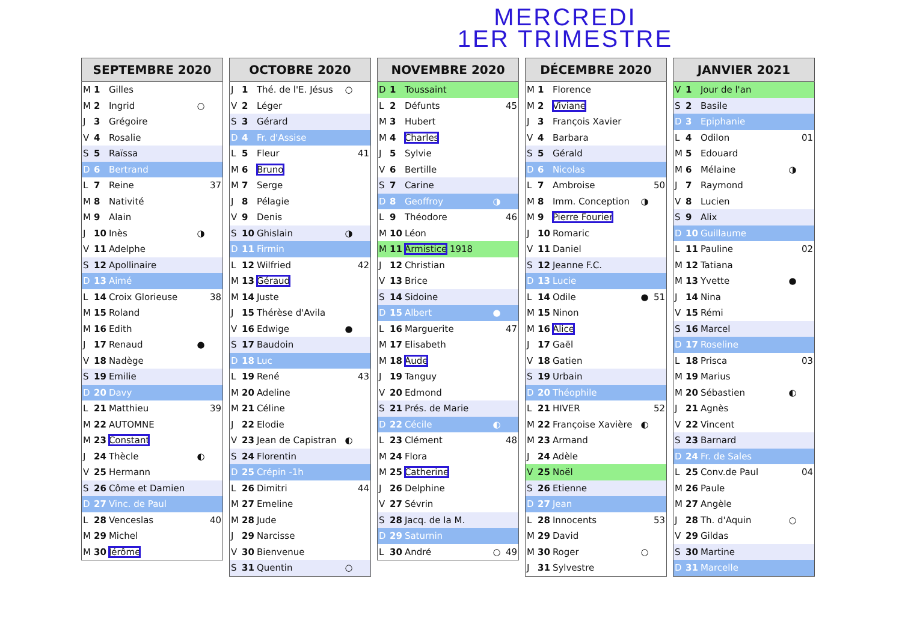MERCREDI
1ER TRIMESTRE
| SEPTEMBRE 2020 | | | | |
| --- | --- | --- | --- | --- |
| M | 1 | Gilles | | |
| M | 2 | Ingrid | ○ | |
| J | 3 | Grégoire | | |
| V | 4 | Rosalie | | |
| S | 5 | Raïssa | | |
| D | 6 | Bertrand | | |
| L | 7 | Reine | | 37 |
| M | 8 | Nativité | | |
| M | 9 | Alain | | |
| J | 10 | Inès | ◑ | |
| V | 11 | Adelphe | | |
| S | 12 | Apollinaire | | |
| D | 13 | Aimé | | |
| L | 14 | Croix Glorieuse | | 38 |
| M | 15 | Roland | | |
| M | 16 | Edith | | |
| J | 17 | Renaud | ● | |
| V | 18 | Nadège | | |
| S | 19 | Emilie | | |
| D | 20 | Davy | | |
| L | 21 | Matthieu | | 39 |
| M | 22 | AUTOMNE | | |
| M | 23 | Constant | | |
| J | 24 | Thècle | ◐ | |
| V | 25 | Hermann | | |
| S | 26 | Côme et Damien | | |
| D | 27 | Vinc. de Paul | | |
| L | 28 | Venceslas | | 40 |
| M | 29 | Michel | | |
| M | 30 | Jérôme | | |
| OCTOBRE 2020 | | | | |
| --- | --- | --- | --- | --- |
| J | 1 | Thé. de l'E. Jésus | ○ | |
| V | 2 | Léger | | |
| S | 3 | Gérard | | |
| D | 4 | Fr. d'Assise | | |
| L | 5 | Fleur | | 41 |
| M | 6 | Bruno | | |
| M | 7 | Serge | | |
| J | 8 | Pélagie | | |
| V | 9 | Denis | | |
| S | 10 | Ghislain | ◑ | |
| D | 11 | Firmin | | |
| L | 12 | Wilfried | | 42 |
| M | 13 | Géraud | | |
| M | 14 | Juste | | |
| J | 15 | Thérèse d'Avila | | |
| V | 16 | Edwige | ● | |
| S | 17 | Baudoin | | |
| D | 18 | Luc | | |
| L | 19 | René | | 43 |
| M | 20 | Adeline | | |
| M | 21 | Céline | | |
| J | 22 | Elodie | | |
| V | 23 | Jean de Capistran | ◐ | |
| S | 24 | Florentin | | |
| D | 25 | Crépin -1h | | |
| L | 26 | Dimitri | | 44 |
| M | 27 | Emeline | | |
| M | 28 | Jude | | |
| J | 29 | Narcisse | | |
| V | 30 | Bienvenue | | |
| S | 31 | Quentin | ○ | |
| NOVEMBRE 2020 | | | | |
| --- | --- | --- | --- | --- |
| D | 1 | Toussaint | | |
| L | 2 | Défunts | | 45 |
| M | 3 | Hubert | | |
| M | 4 | Charles | | |
| J | 5 | Sylvie | | |
| V | 6 | Bertille | | |
| S | 7 | Carine | | |
| D | 8 | Geoffroy | ◑ | |
| L | 9 | Théodore | | 46 |
| M | 10 | Léon | | |
| M | 11 | Armistice 1918 | | |
| J | 12 | Christian | | |
| V | 13 | Brice | | |
| S | 14 | Sidoine | | |
| D | 15 | Albert | ● | |
| L | 16 | Marguerite | | 47 |
| M | 17 | Elisabeth | | |
| M | 18 | Aude | | |
| J | 19 | Tanguy | | |
| V | 20 | Edmond | | |
| S | 21 | Prés. de Marie | | |
| D | 22 | Cécile | ◐ | |
| L | 23 | Clément | | 48 |
| M | 24 | Flora | | |
| M | 25 | Catherine | | |
| J | 26 | Delphine | | |
| V | 27 | Sévrin | | |
| S | 28 | Jacq. de la M. | | |
| D | 29 | Saturnin | | |
| L | 30 | André | ○ | 49 |
| DÉCEMBRE 2020 | | | | |
| --- | --- | --- | --- | --- |
| M | 1 | Florence | | |
| M | 2 | Viviane | | |
| J | 3 | François Xavier | | |
| V | 4 | Barbara | | |
| S | 5 | Gérald | | |
| D | 6 | Nicolas | | |
| L | 7 | Ambroise | | 50 |
| M | 8 | Imm. Conception | ◑ | |
| M | 9 | Pierre Fourier | | |
| J | 10 | Romaric | | |
| V | 11 | Daniel | | |
| S | 12 | Jeanne F.C. | | |
| D | 13 | Lucie | | |
| L | 14 | Odile | ● | 51 |
| M | 15 | Ninon | | |
| M | 16 | Alice | | |
| J | 17 | Gaël | | |
| V | 18 | Gatien | | |
| S | 19 | Urbain | | |
| D | 20 | Théophile | | |
| L | 21 | HIVER | | 52 |
| M | 22 | Françoise Xavière | ◐ | |
| M | 23 | Armand | | |
| J | 24 | Adèle | | |
| V | 25 | Noël | | |
| S | 26 | Etienne | | |
| D | 27 | Jean | | |
| L | 28 | Innocents | | 53 |
| M | 29 | David | | |
| M | 30 | Roger | ○ | |
| J | 31 | Sylvestre | | |
| JANVIER 2021 | | | | |
| --- | --- | --- | --- | --- |
| V | 1 | Jour de l'an | | |
| S | 2 | Basile | | |
| D | 3 | Epiphanie | | |
| L | 4 | Odilon | | 01 |
| M | 5 | Edouard | | |
| M | 6 | Mélaine | ◑ | |
| J | 7 | Raymond | | |
| V | 8 | Lucien | | |
| S | 9 | Alix | | |
| D | 10 | Guillaume | | |
| L | 11 | Pauline | | 02 |
| M | 12 | Tatiana | | |
| M | 13 | Yvette | ● | |
| J | 14 | Nina | | |
| V | 15 | Rémi | | |
| S | 16 | Marcel | | |
| D | 17 | Roseline | | |
| L | 18 | Prisca | | 03 |
| M | 19 | Marius | | |
| M | 20 | Sébastien | ◐ | |
| J | 21 | Agnès | | |
| V | 22 | Vincent | | |
| S | 23 | Barnard | | |
| D | 24 | Fr. de Sales | | |
| L | 25 | Conv.de Paul | | 04 |
| M | 26 | Paule | | |
| M | 27 | Angèle | | |
| J | 28 | Th. d'Aquin | ○ | |
| V | 29 | Gildas | | |
| S | 30 | Martine | | |
| D | 31 | Marcelle | | |